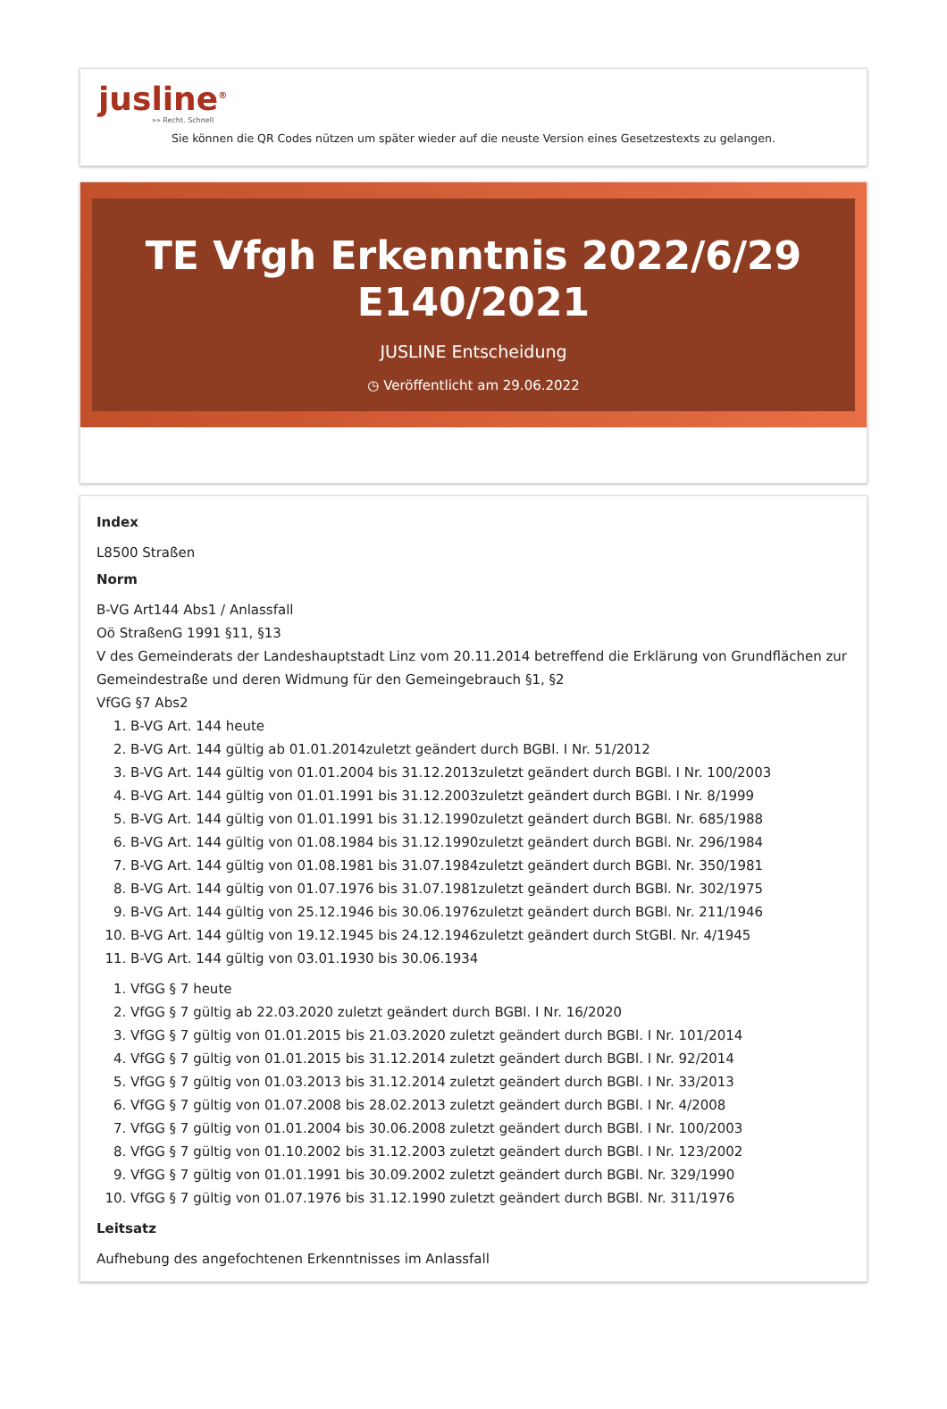jusline<sup>®</sup>
»» Recht. Schnell
Sie können die QR Codes nützen um später wieder auf die neuste Version eines Gesetzestexts zu gelangen.
TE Vfgh Erkenntnis 2022/6/29 E140/2021
JUSLINE Entscheidung
◷ Veröffentlicht am 29.06.2022
Index
L8500 Straßen
Norm
B-VG Art144 Abs1 / Anlassfall
Oö StraßenG 1991 §11, §13
V des Gemeinderats der Landeshauptstadt Linz vom 20.11.2014 betreffend die Erklärung von Grundflächen zur Gemeindestraße und deren Widmung für den Gemeingebrauch §1, §2
VfGG §7 Abs2
1. B-VG Art. 144 heute
2. B-VG Art. 144 gültig ab 01.01.2014zuletzt geändert durch BGBl. I Nr. 51/2012
3. B-VG Art. 144 gültig von 01.01.2004 bis 31.12.2013zuletzt geändert durch BGBl. I Nr. 100/2003
4. B-VG Art. 144 gültig von 01.01.1991 bis 31.12.2003zuletzt geändert durch BGBl. I Nr. 8/1999
5. B-VG Art. 144 gültig von 01.01.1991 bis 31.12.1990zuletzt geändert durch BGBl. Nr. 685/1988
6. B-VG Art. 144 gültig von 01.08.1984 bis 31.12.1990zuletzt geändert durch BGBl. Nr. 296/1984
7. B-VG Art. 144 gültig von 01.08.1981 bis 31.07.1984zuletzt geändert durch BGBl. Nr. 350/1981
8. B-VG Art. 144 gültig von 01.07.1976 bis 31.07.1981zuletzt geändert durch BGBl. Nr. 302/1975
9. B-VG Art. 144 gültig von 25.12.1946 bis 30.06.1976zuletzt geändert durch BGBl. Nr. 211/1946
10. B-VG Art. 144 gültig von 19.12.1945 bis 24.12.1946zuletzt geändert durch StGBl. Nr. 4/1945
11. B-VG Art. 144 gültig von 03.01.1930 bis 30.06.1934
1. VfGG § 7 heute
2. VfGG § 7 gültig ab 22.03.2020 zuletzt geändert durch BGBl. I Nr. 16/2020
3. VfGG § 7 gültig von 01.01.2015 bis 21.03.2020 zuletzt geändert durch BGBl. I Nr. 101/2014
4. VfGG § 7 gültig von 01.01.2015 bis 31.12.2014 zuletzt geändert durch BGBl. I Nr. 92/2014
5. VfGG § 7 gültig von 01.03.2013 bis 31.12.2014 zuletzt geändert durch BGBl. I Nr. 33/2013
6. VfGG § 7 gültig von 01.07.2008 bis 28.02.2013 zuletzt geändert durch BGBl. I Nr. 4/2008
7. VfGG § 7 gültig von 01.01.2004 bis 30.06.2008 zuletzt geändert durch BGBl. I Nr. 100/2003
8. VfGG § 7 gültig von 01.10.2002 bis 31.12.2003 zuletzt geändert durch BGBl. I Nr. 123/2002
9. VfGG § 7 gültig von 01.01.1991 bis 30.09.2002 zuletzt geändert durch BGBl. Nr. 329/1990
10. VfGG § 7 gültig von 01.07.1976 bis 31.12.1990 zuletzt geändert durch BGBl. Nr. 311/1976
Leitsatz
Aufhebung des angefochtenen Erkenntnisses im Anlassfall